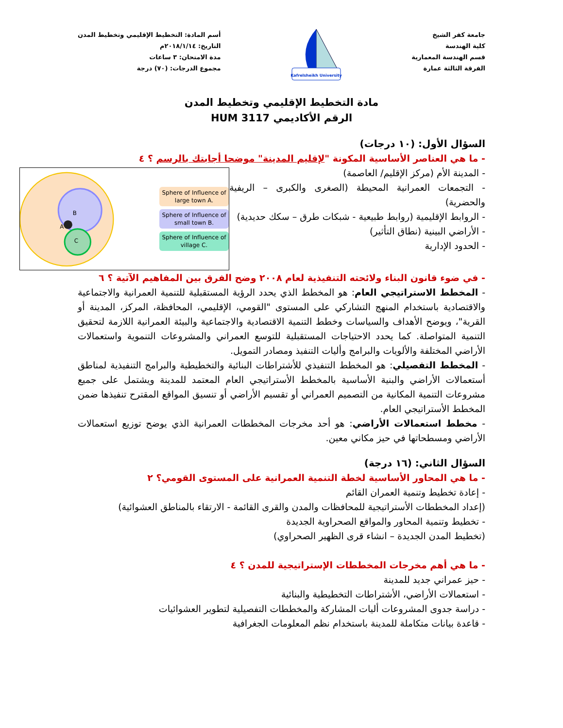جامعة كفر الشيخ
كلية الهندسة
قسم الهندسة المعمارية
الفرقة الثالثة عمارة
Kafrelsheikh University
أسم المادة: التخطيط الإقليمي وتخطيط المدن
التاريخ: ٢٠١٨/١/١٤م
مدة الامتحان: ٣ ساعات
مجموع الدرجات: (٧٠) درجة
مادة التخطيط الإقليمي وتخطيط المدن
الرقم الأكاديمي HUM 3117
السؤال الأول: (١٠ درجات)
- ما هي العناصر الأساسية المكونة "لإقليم المدينة" موضحا أجابتك بالرسم ؟ ٤
A
B
C
Sphere of Influence of large town A.
Sphere of Influence of small town B.
Sphere of Influence of village C.
- المدينة الأم (مركز الإقليم/ العاصمة)
- التجمعات العمرانية المحيطة (الصغرى والكبرى – الريفية والحضرية)
- الروابط الإقليمية (روابط طبيعية - شبكات طرق – سكك حديدية)
- الأراضي البينية (نطاق التأثير)
- الحدود الإدارية
- في ضوء قانون البناء ولائحته التنفيذية لعام ٢٠٠٨ وضح الفرق بين المفاهيم الآتية ؟ ٦
- المخطط الاستراتيجي العام: هو المخطط الذي يحدد الرؤية المستقبلية للتنمية العمرانية والاجتماعية والاقتصادية باستخدام المنهج التشاركي على المستوى "القومي، الإقليمي، المحافظة، المركز، المدينة أو القرية"، ويوضح الأهداف والسياسات وخطط التنمية الاقتصادية والاجتماعية والبيئة العمرانية اللازمة لتحقيق التنمية المتواصلة. كما يحدد الاحتياجات المستقبلية للتوسع العمراني والمشروعات التنموية واستعمالات الأراضي المختلفة والألويات والبرامج وأليات التنفيذ ومصادر التمويل.
- المخطط التفصيلي: هو المخطط التنفيذي للأشتراطات البنائية والتخطيطية والبرامج التنفيذية لمناطق أستعمالات الأراضي والبنية الأساسية بالمخطط الأستراتيجي العام المعتمد للمدينة ويشتمل على جميع مشروعات التنمية المكانية من التصميم العمراني أو تقسيم الأراضي أو تنسيق المواقع المقترح تنفيذها ضمن المخطط الأستراتيجي العام.
- مخطط استعمالات الأراضي: هو أحد مخرجات المخططات العمرانية الذي يوضح توزيع استعمالات الأراضي ومسطحاتها في حيز مكاني معين.
السؤال الثاني: (١٦ درجة)
- ما هي المحاور الأساسية لخطة التنمية العمرانية على المستوى القومي؟ ٢
- إعادة تخطيط وتنمية العمران القائم
(إعداد المخططات الأستراتيجية للمحافظات والمدن والقرى القائمة - الارتقاء بالمناطق العشوائية)
- تخطيط وتنمية المحاور والمواقع الصحراوية الجديدة
(تخطيط المدن الجديدة – انشاء قرى الظهير الصحراوي)
- ما هي أهم مخرجات المخططات الإستراتيجية للمدن ؟ ٤
- حيز عمراني جديد للمدينة
- استعمالات الأراضي، الأشتراطات التخطيطية والبنائية
- دراسة جدوى المشروعات أليات المشاركة والمخططات التفصيلية لتطوير العشوائيات
- قاعدة بيانات متكاملة للمدينة باستخدام نظم المعلومات الجغرافية